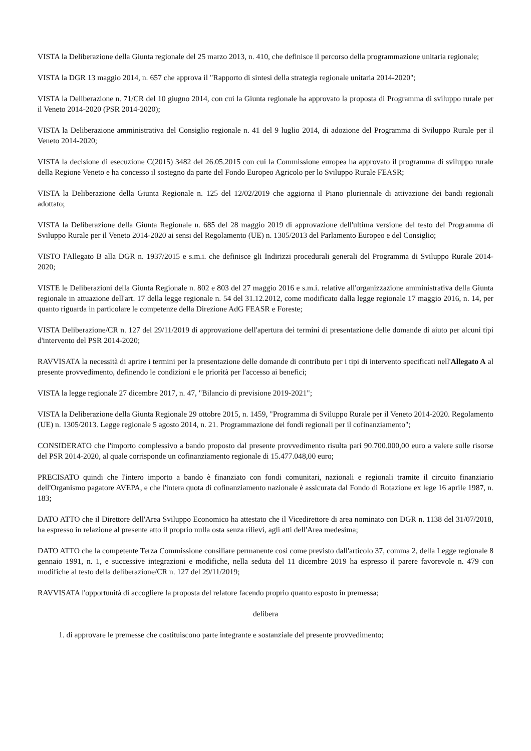VISTA la Deliberazione della Giunta regionale del 25 marzo 2013, n. 410, che definisce il percorso della programmazione unitaria regionale;
VISTA la DGR 13 maggio 2014, n. 657 che approva il "Rapporto di sintesi della strategia regionale unitaria 2014-2020";
VISTA la Deliberazione n. 71/CR del 10 giugno 2014, con cui la Giunta regionale ha approvato la proposta di Programma di sviluppo rurale per il Veneto 2014-2020 (PSR 2014-2020);
VISTA la Deliberazione amministrativa del Consiglio regionale n. 41 del 9 luglio 2014, di adozione del Programma di Sviluppo Rurale per il Veneto 2014-2020;
VISTA la decisione di esecuzione C(2015) 3482 del 26.05.2015 con cui la Commissione europea ha approvato il programma di sviluppo rurale della Regione Veneto e ha concesso il sostegno da parte del Fondo Europeo Agricolo per lo Sviluppo Rurale FEASR;
VISTA la Deliberazione della Giunta Regionale n. 125 del 12/02/2019 che aggiorna il Piano pluriennale di attivazione dei bandi regionali adottato;
VISTA la Deliberazione della Giunta Regionale n. 685 del 28 maggio 2019 di approvazione dell'ultima versione del testo del Programma di Sviluppo Rurale per il Veneto 2014-2020 ai sensi del Regolamento (UE) n. 1305/2013 del Parlamento Europeo e del Consiglio;
VISTO l'Allegato B alla DGR n. 1937/2015 e s.m.i. che definisce gli Indirizzi procedurali generali del Programma di Sviluppo Rurale 2014-2020;
VISTE le Deliberazioni della Giunta Regionale n. 802 e 803 del 27 maggio 2016 e s.m.i. relative all'organizzazione amministrativa della Giunta regionale in attuazione dell'art. 17 della legge regionale n. 54 del 31.12.2012, come modificato dalla legge regionale 17 maggio 2016, n. 14, per quanto riguarda in particolare le competenze della Direzione AdG FEASR e Foreste;
VISTA Deliberazione/CR n. 127 del 29/11/2019 di approvazione dell'apertura dei termini di presentazione delle domande di aiuto per alcuni tipi d'intervento del PSR 2014-2020;
RAVVISATA la necessità di aprire i termini per la presentazione delle domande di contributo per i tipi di intervento specificati nell'Allegato A al presente provvedimento, definendo le condizioni e le priorità per l'accesso ai benefici;
VISTA la legge regionale 27 dicembre 2017, n. 47, "Bilancio di previsione 2019-2021";
VISTA la Deliberazione della Giunta Regionale 29 ottobre 2015, n. 1459, "Programma di Sviluppo Rurale per il Veneto 2014-2020. Regolamento (UE) n. 1305/2013. Legge regionale 5 agosto 2014, n. 21. Programmazione dei fondi regionali per il cofinanziamento";
CONSIDERATO che l'importo complessivo a bando proposto dal presente provvedimento risulta pari 90.700.000,00 euro a valere sulle risorse del PSR 2014-2020, al quale corrisponde un cofinanziamento regionale di 15.477.048,00 euro;
PRECISATO quindi che l'intero importo a bando è finanziato con fondi comunitari, nazionali e regionali tramite il circuito finanziario dell'Organismo pagatore AVEPA, e che l'intera quota di cofinanziamento nazionale è assicurata dal Fondo di Rotazione ex lege 16 aprile 1987, n. 183;
DATO ATTO che il Direttore dell'Area Sviluppo Economico ha attestato che il Vicedirettore di area nominato con DGR n. 1138 del 31/07/2018, ha espresso in relazione al presente atto il proprio nulla osta senza rilievi, agli atti dell'Area medesima;
DATO ATTO che la competente Terza Commissione consiliare permanente così come previsto dall'articolo 37, comma 2, della Legge regionale 8 gennaio 1991, n. 1, e successive integrazioni e modifiche, nella seduta del 11 dicembre 2019 ha espresso il parere favorevole n. 479 con modifiche al testo della deliberazione/CR n. 127 del 29/11/2019;
RAVVISATA l'opportunità di accogliere la proposta del relatore facendo proprio quanto esposto in premessa;
delibera
1. di approvare le premesse che costituiscono parte integrante e sostanziale del presente provvedimento;